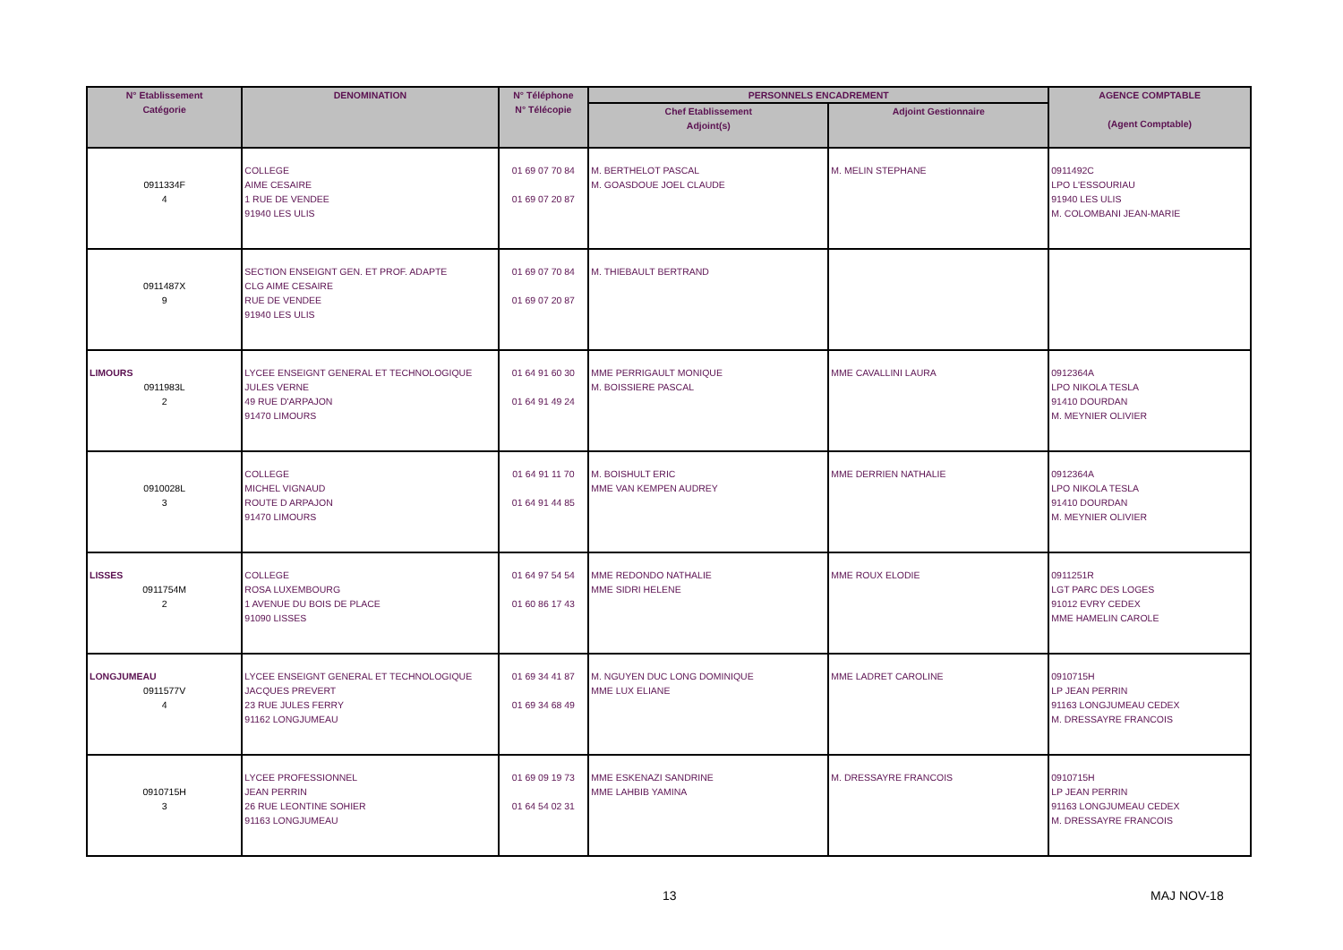| N° Etablissement Catégorie | DENOMINATION | N° Téléphone N° Télécopie | PERSONNELS ENCADREMENT | | AGENCE COMPTABLE (Agent Comptable) |
| --- | --- | --- | --- | --- | --- |
| | | | Chef Etablissement Adjoint(s) | Adjoint Gestionnaire | |
| 0911334F 4 | COLLEGE AIME CESAIRE 1 RUE DE VENDEE 91940 LES ULIS | 01 69 07 70 84 01 69 07 20 87 | M. BERTHELOT PASCAL M. GOASDOUE JOEL CLAUDE | M. MELIN STEPHANE | 0911492C LPO L'ESSOURIAU 91940 LES ULIS M. COLOMBANI JEAN-MARIE |
| 0911487X 9 | SECTION ENSEIGNT GEN. ET PROF. ADAPTE CLG AIME CESAIRE RUE DE VENDEE 91940 LES ULIS | 01 69 07 70 84 01 69 07 20 87 | M. THIEBAULT BERTRAND | | |
| LIMOURS 0911983L 2 | LYCEE ENSEIGNT GENERAL ET TECHNOLOGIQUE JULES VERNE 49 RUE D'ARPAJON 91470 LIMOURS | 01 64 91 60 30 01 64 91 49 24 | MME PERRIGAULT MONIQUE M. BOISSIERE PASCAL | MME CAVALLINI LAURA | 0912364A LPO NIKOLA TESLA 91410 DOURDAN M. MEYNIER OLIVIER |
| 0910028L 3 | COLLEGE MICHEL VIGNAUD ROUTE D ARPAJON 91470 LIMOURS | 01 64 91 11 70 01 64 91 44 85 | M. BOISHULT ERIC MME VAN KEMPEN AUDREY | MME DERRIEN NATHALIE | 0912364A LPO NIKOLA TESLA 91410 DOURDAN M. MEYNIER OLIVIER |
| LISSES 0911754M 2 | COLLEGE ROSA LUXEMBOURG 1 AVENUE DU BOIS DE PLACE 91090 LISSES | 01 64 97 54 54 01 60 86 17 43 | MME REDONDO NATHALIE MME SIDRI HELENE | MME ROUX ELODIE | 0911251R LGT PARC DES LOGES 91012 EVRY CEDEX MME HAMELIN CAROLE |
| LONGJUMEAU 0911577V 4 | LYCEE ENSEIGNT GENERAL ET TECHNOLOGIQUE JACQUES PREVERT 23 RUE JULES FERRY 91162 LONGJUMEAU | 01 69 34 41 87 01 69 34 68 49 | M. NGUYEN DUC LONG DOMINIQUE MME LUX ELIANE | MME LADRET CAROLINE | 0910715H LP JEAN PERRIN 91163 LONGJUMEAU CEDEX M. DRESSAYRE FRANCOIS |
| 0910715H 3 | LYCEE PROFESSIONNEL JEAN PERRIN 26 RUE LEONTINE SOHIER 91163 LONGJUMEAU | 01 69 09 19 73 01 64 54 02 31 | MME ESKENAZI SANDRINE MME LAHBIB YAMINA | M. DRESSAYRE FRANCOIS | 0910715H LP JEAN PERRIN 91163 LONGJUMEAU CEDEX M. DRESSAYRE FRANCOIS |
13 MAJ NOV-18